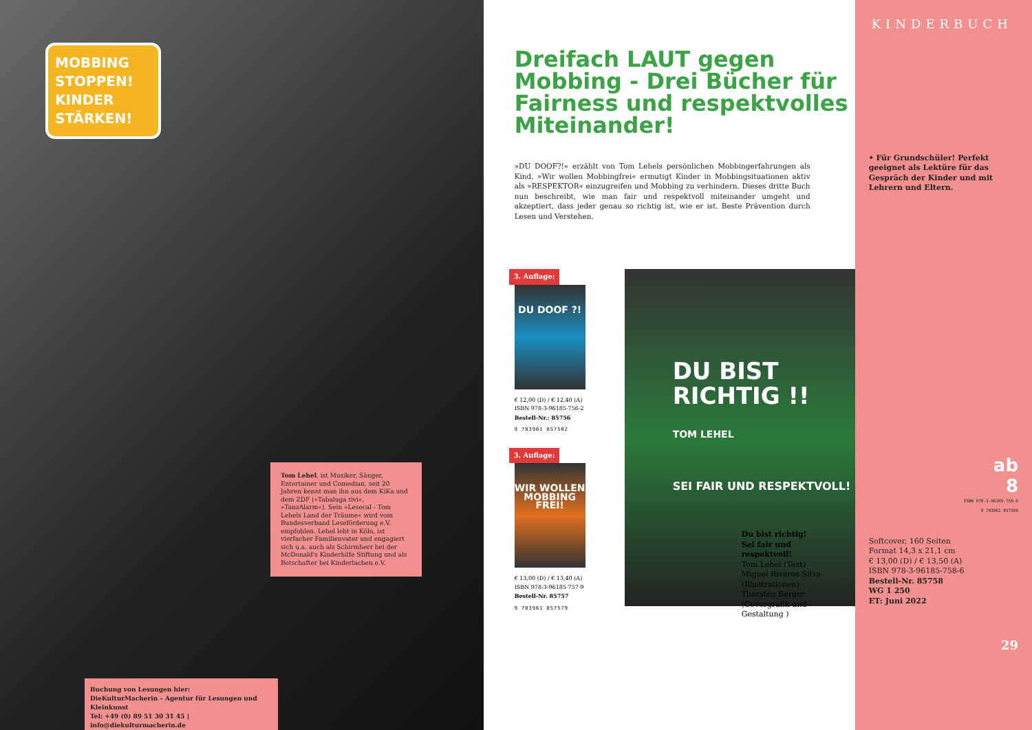MOBBING STOPPEN! KINDER STÄRKEN!
Tom Lehel, ist Musiker, Sänger, Entertainer und Comedian, seit 20 Jahren kennt man ihn aus dem KiKa und dem ZDF (»Tabaluga tivi«, »TanzAlarm«). Sein »Lesecal - Tom Lehels Land der Träume« wird vom Bundesverband Leseförderung e.V. empfohlen. Lehel lebt in Köln, ist vierfacher Familienvater und engagiert sich u.a. auch als Schirmherr bei der McDonald's Kinderhilfe Stiftung und als Botschafter bei Kinderlachen e.V.
Buchung von Lesungen hier:
DieKulturMacherin – Agentur für Lesungen und Kleinkunst
Tel: +49 (0) 89 51 30 31 45 | info@diekulturmacherin.de
Dreifach LAUT gegen Mobbing - Drei Bücher für Fairness und respektvolles Miteinander!
»DU DOOF?!« erzählt von Tom Lehels persönlichen Mobbingerfahrungen als Kind. »Wir wollen Mobbingfrei« ermutigt Kinder in Mobbingsituationen aktiv als »RESPEKTOR« einzugreifen und Mobbing zu verhindern. Dieses dritte Buch nun beschreibt, wie man fair und respektvoll miteinander umgeht und akzeptiert, dass jeder genau so richtig ist, wie er ist. Beste Prävention durch Lesen und Verstehen.
3. Auflage:
DU DOOF ?!
€ 12,00 (D) / € 12,40 (A)
ISBN 978-3-96185-756-2
Bestell-Nr.: 85756
9 783961 857562
3. Auflage:
WIR WOLLEN MOBBING FREI!
€ 13,00 (D) / € 13,40 (A)
ISBN 978-3-96185-757-9
Bestell-Nr. 85757
9 783961 857579
DU BIST RICHTIG !!
TOM LEHEL
SEI FAIR UND RESPEKTVOLL!
Du bist richtig!
Sei fair und respektvoll!
Tom Lehel (Text)
Miguel Riveros Silva (Illustrationen)
Thorsten Berger (Covergrafik und -Gestaltung )
KINDERBUCH
• Für Grundschüler! Perfekt geeignet als Lektüre für das Gespräch der Kinder und mit Lehrern und Eltern.
ab
8
ISBN 978-3-96185-758-6
9 783961 857586
Softcover, 160 Seiten
Format 14,3 x 21,1 cm
€ 13,00 (D) / € 13,50 (A)
ISBN 978-3-96185-758-6
Bestell-Nr. 85758
WG 1 250
ET: Juni 2022
29